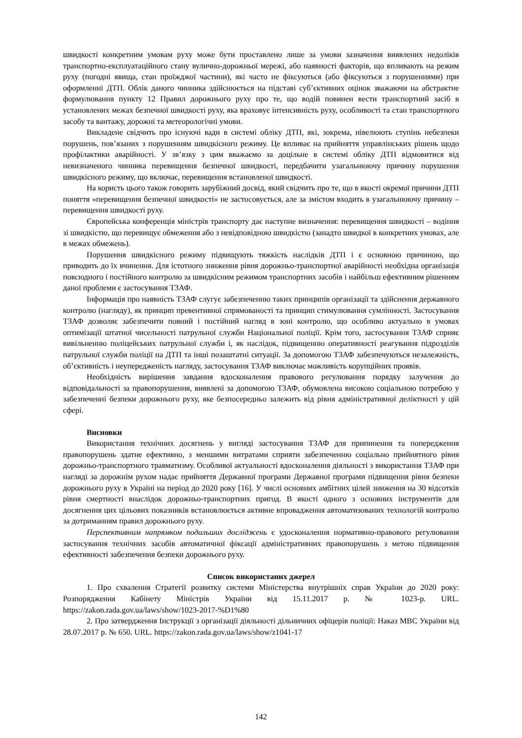швидкості конкретним умовам руху може бути проставлено лише за умови зазначення виявлених недоліків транспортно-експлуатаційного стану вулично-дорожньої мережі, або наявності факторів, що впливають на режим руху (погодні явища, стан проїжджої частини), які часто не фіксуються (або фіксуються з порушеннями) при оформленні ДТП. Облік даного чинника здійснюється на підставі суб’єктивних оцінок зважаючи на абстрактне формулювання пункту 12 Правил дорожнього руху про те, що водій повинен вести транспортний засіб в установлених межах безпечної швидкості руху, яка враховує інтенсивність руху, особливості та стан транспортного засобу та вантажу, дорожні та метеорологічні умови.
Викладене свідчить про існуючі вади в системі обліку ДТП, які, зокрема, нівелюють ступінь небезпеки порушень, пов’язаних з порушенням швидкісного режиму. Це впливає на прийняття управлінських рішень щодо профілактики аварійності. У зв’язку з цим вважаємо за доцільне в системі обліку ДТП відмовитися від невизначеного чинника перевищення безпечної швидкості, передбачити узагальнюючу причину порушення швидкісного режиму, що включає, перевищення встановленої швидкості.
На користь цього також говорить зарубіжний досвід, який свідчить про те, що в якості окремої причини ДТП поняття «перевищення безпечної швидкості» не застосовується, але за змістом входить в узагальнюючу причину – перевищення швидкості руху.
Європейська конференція міністрів транспорту дає наступне визначення: перевищення швидкості – водіння зі швидкістю, що перевищує обмеження або з невідповідною швидкістю (занадто швидкої в конкретних умовах, але в межах обмежень).
Порушення швидкісного режиму підвищують тяжкість наслідків ДТП і є основною причиною, що приводить до їх вчинення. Для істотного зниження рівня дорожньо-транспортної аварійності необхідна організація повсюдного і постійного контролю за швидкісним режимом транспортних засобів і найбільш ефективним рішенням даної проблеми є застосування ТЗАФ.
Інформація про наявність ТЗАФ слугує забезпеченню таких принципів організації та здійснення державного контролю (нагляду), як принцип превентивної спрямованості та принцип стимулювання сумлінності. Застосування ТЗАФ дозволяє забезпечити повний і постійний нагляд в зоні контролю, що особливо актуально в умовах оптимізації штатної чисельності патрульної служби Національної поліції. Крім того, застосування ТЗАФ сприяє вивільненню поліцейських патрульної служби і, як наслідок, підвищенню оперативності реагування підрозділів патрульної служби поліції на ДТП та інші позаштатні ситуації. За допомогою ТЗАФ забезпечуються незалежність, об’єктивність і неупередженість нагляду, застосування ТЗАФ виключає можливість корупційних проявів.
Необхідність вирішення завдання вдосконалення правового регулювання порядку залучення до відповідальності за правопорушення, виявлені за допомогою ТЗАФ, обумовлена високою соціальною потребою у забезпеченні безпеки дорожнього руху, яке безпосередньо залежить від рівня адміністративної деліктності у цій сфері.
Висновки
Використання технічних досягнень у вигляді застосування ТЗАФ для припинення та попередження правопорушень здатне ефективно, з меншими витратами сприяти забезпеченню соціально прийнятного рівня дорожньо-транспортного травматизму. Особливої актуальності вдосконалення діяльності з використання ТЗАФ при нагляді за дорожнім рухом надає прийняття Державної програми Державної програми підвищення рівня безпеки дорожнього руху в Україні на період до 2020 року [16]. У числі основних амбітних цілей зниження на 30 відсотків рівня смертності внаслідок дорожньо-транспортних пригод. В якості одного з основних інструментів для досягнення цих цільових показників встановлюється активне впровадження автоматизованих технологій контролю за дотриманням правил дорожнього руху.
Перспективним напрямком подальших досліджень є удосконалення нормативно-правового регулювання застосування технічних засобів автоматичної фіксації адміністративних правопорушень з метою підвищення ефективності забезпечення безпеки дорожнього руху.
Список використаних джерел
1. Про схвалення Стратегії розвитку системи Міністерства внутрішніх справ України до 2020 року: Розпорядження Кабінету Міністрів України від 15.11.2017 р. № 1023-р. URL. https://zakon.rada.gov.ua/laws/show/1023-2017-%D1%80
2. Про затвердження Інструкції з організації діяльності дільничних офіцерів поліції: Наказ МВС України від 28.07.2017 р. № 650. URL. https://zakon.rada.gov.ua/laws/show/z1041-17
142